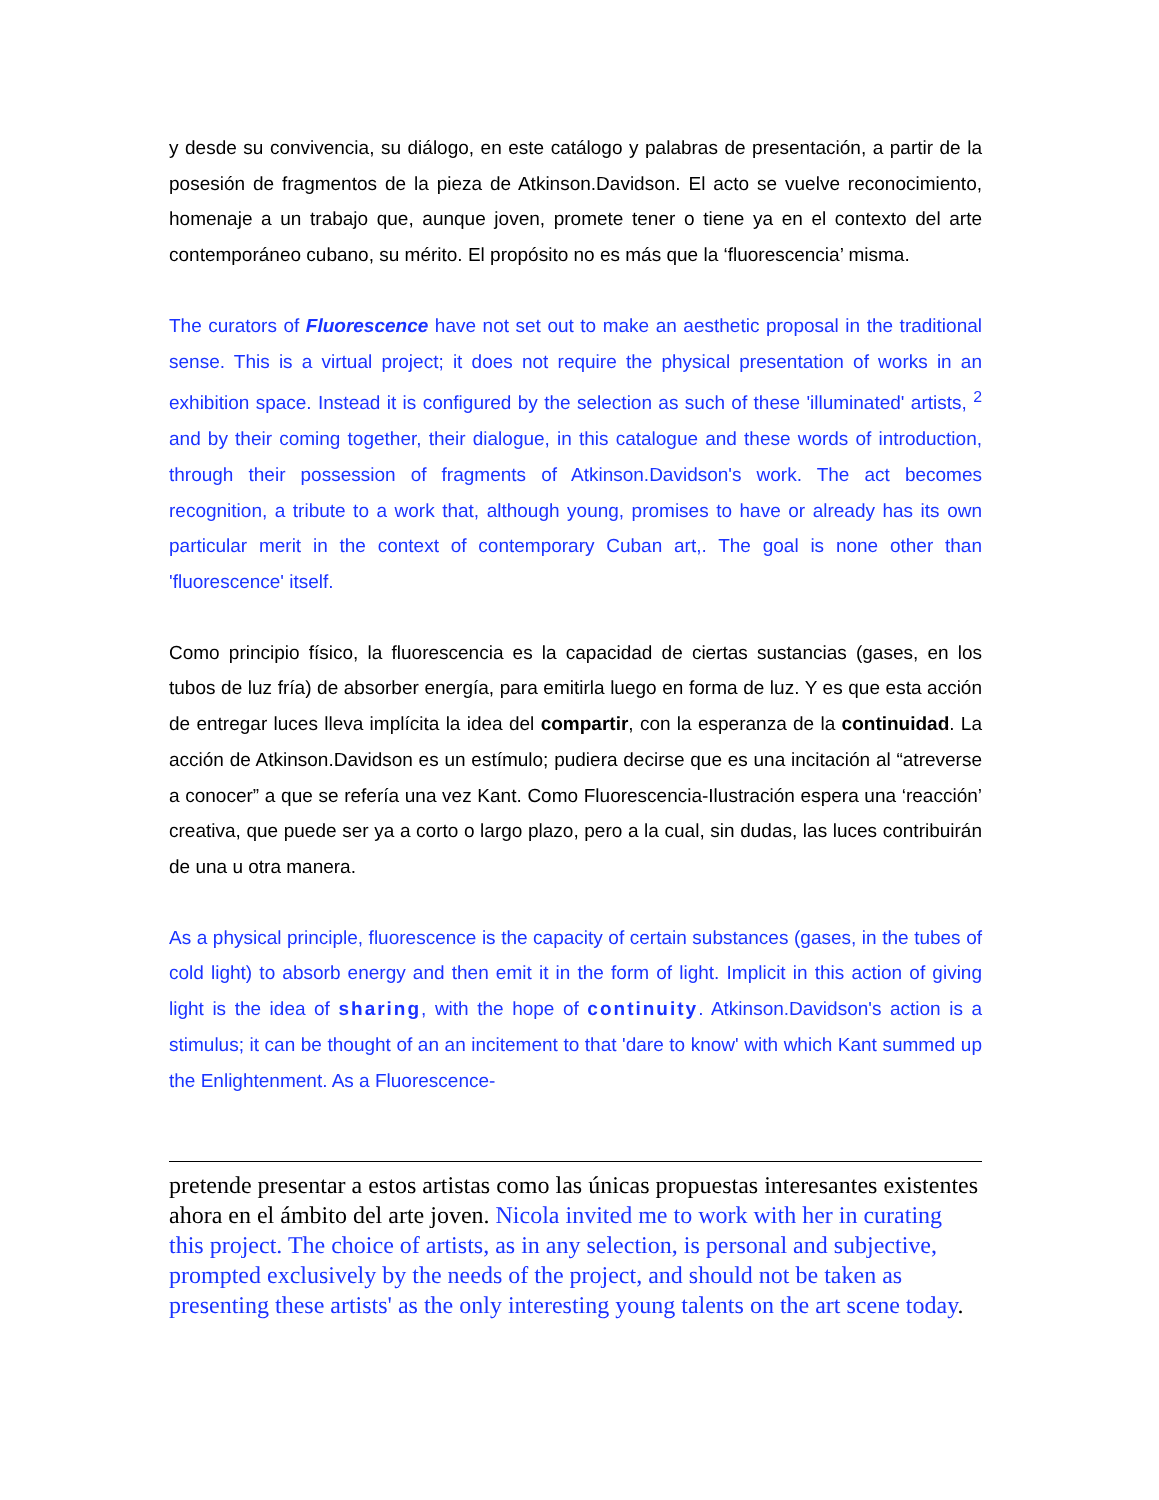y desde su convivencia, su diálogo, en este catálogo y palabras de presentación, a partir de la posesión de fragmentos de la pieza de Atkinson.Davidson. El acto se vuelve reconocimiento, homenaje a un trabajo que, aunque joven, promete tener o tiene ya en el contexto del arte contemporáneo cubano, su mérito. El propósito no es más que la ‘fluorescencia’ misma.
The curators of Fluorescence have not set out to make an aesthetic proposal in the traditional sense. This is a virtual project; it does not require the physical presentation of works in an exhibition space. Instead it is configured by the selection as such of these 'illuminated' artists, <sup>2</sup> and by their coming together, their dialogue, in this catalogue and these words of introduction, through their possession of fragments of Atkinson.Davidson's work. The act becomes recognition, a tribute to a work that, although young, promises to have or already has its own particular merit in the context of contemporary Cuban art,. The goal is none other than 'fluorescence' itself.
Como principio físico, la fluorescencia es la capacidad de ciertas sustancias (gases, en los tubos de luz fría) de absorber energía, para emitirla luego en forma de luz. Y es que esta acción de entregar luces lleva implícita la idea del compartir, con la esperanza de la continuidad. La acción de Atkinson.Davidson es un estímulo; pudiera decirse que es una incitación al “atreverse a conocer” a que se refería una vez Kant. Como Fluorescencia-Ilustración espera una ‘reacción’ creativa, que puede ser ya a corto o largo plazo, pero a la cual, sin dudas, las luces contribuirán de una u otra manera.
As a physical principle, fluorescence is the capacity of certain substances (gases, in the tubes of cold light) to absorb energy and then emit it in the form of light. Implicit in this action of giving light is the idea of sharing, with the hope of continuity. Atkinson.Davidson's action is a stimulus; it can be thought of an an incitement to that 'dare to know' with which Kant summed up the Enlightenment. As a Fluorescence-
pretende presentar a estos artistas como las únicas propuestas interesantes existentes ahora en el ámbito del arte joven. Nicola invited me to work with her in curating this project. The choice of artists, as in any selection, is personal and subjective, prompted exclusively by the needs of the project, and should not be taken as presenting these artists' as the only interesting young talents on the art scene today.